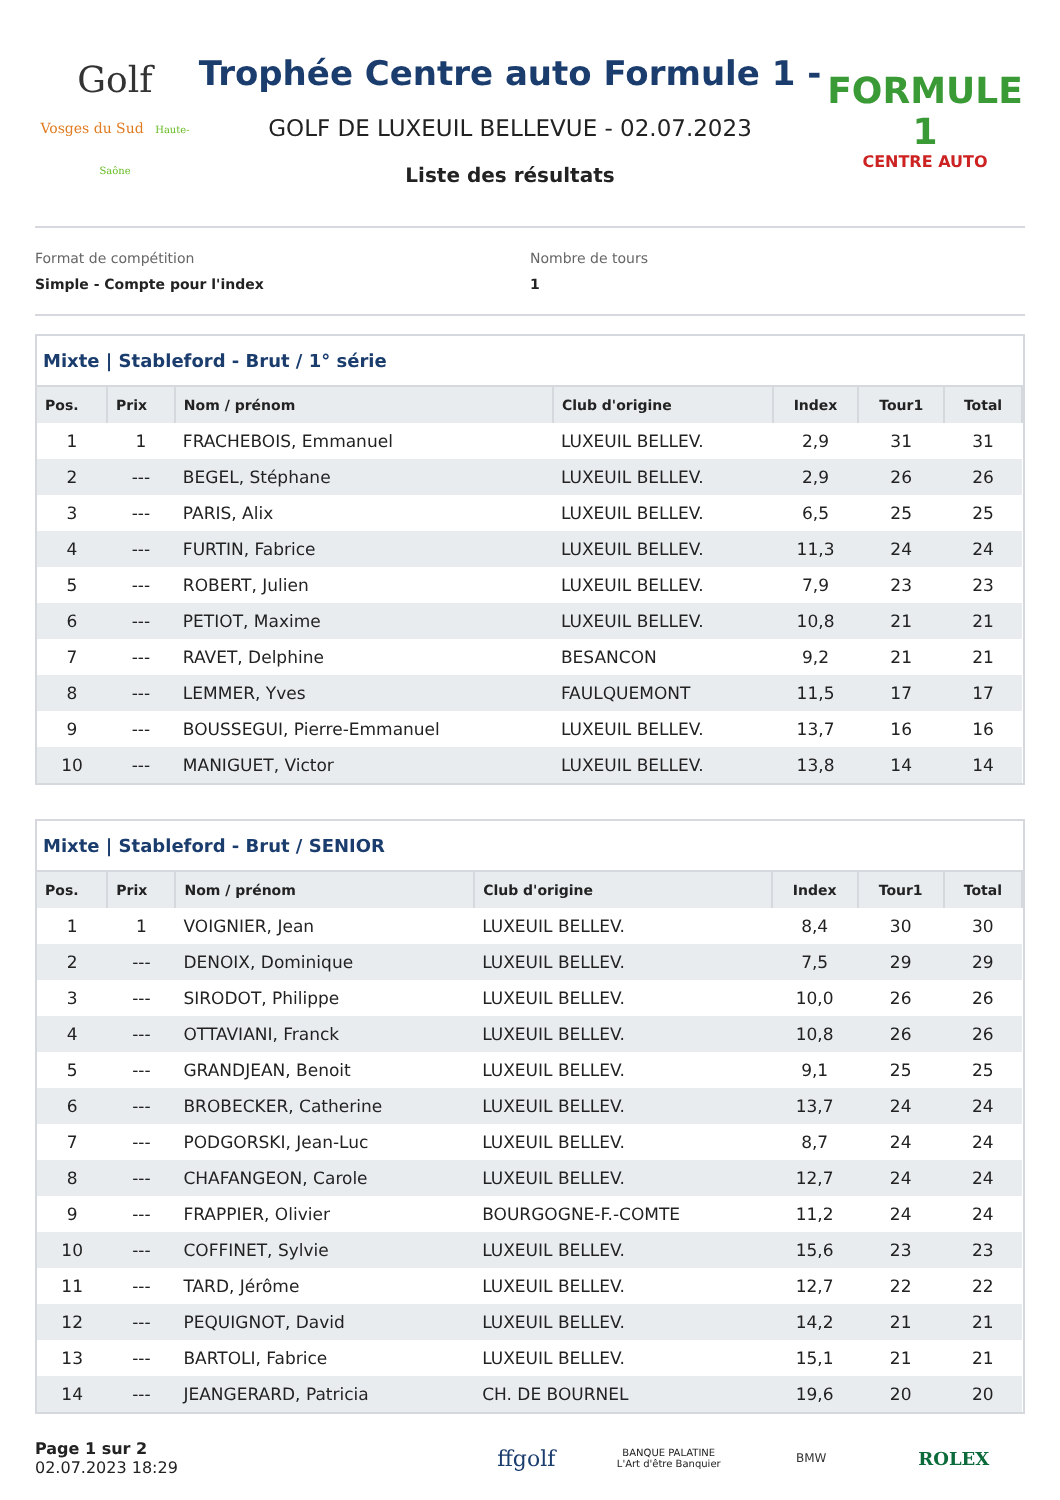Golf
Vosges du Sud Haute-Saône
Trophée Centre auto Formule 1 -
GOLF DE LUXEUIL BELLEVUE - 02.07.2023
Liste des résultats
FORMULE 1
CENTRE AUTO
Format de compétition
Simple - Compte pour l'index
Nombre de tours
1
Mixte | Stableford - Brut / 1° série
| Pos. | Prix | Nom / prénom | Club d'origine | Index | Tour1 | Total |
| --- | --- | --- | --- | --- | --- | --- |
| 1 | 1 | FRACHEBOIS, Emmanuel | LUXEUIL BELLEV. | 2,9 | 31 | 31 |
| 2 | --- | BEGEL, Stéphane | LUXEUIL BELLEV. | 2,9 | 26 | 26 |
| 3 | --- | PARIS, Alix | LUXEUIL BELLEV. | 6,5 | 25 | 25 |
| 4 | --- | FURTIN, Fabrice | LUXEUIL BELLEV. | 11,3 | 24 | 24 |
| 5 | --- | ROBERT, Julien | LUXEUIL BELLEV. | 7,9 | 23 | 23 |
| 6 | --- | PETIOT, Maxime | LUXEUIL BELLEV. | 10,8 | 21 | 21 |
| 7 | --- | RAVET, Delphine | BESANCON | 9,2 | 21 | 21 |
| 8 | --- | LEMMER, Yves | FAULQUEMONT | 11,5 | 17 | 17 |
| 9 | --- | BOUSSEGUI, Pierre-Emmanuel | LUXEUIL BELLEV. | 13,7 | 16 | 16 |
| 10 | --- | MANIGUET, Victor | LUXEUIL BELLEV. | 13,8 | 14 | 14 |
Mixte | Stableford - Brut / SENIOR
| Pos. | Prix | Nom / prénom | Club d'origine | Index | Tour1 | Total |
| --- | --- | --- | --- | --- | --- | --- |
| 1 | 1 | VOIGNIER, Jean | LUXEUIL BELLEV. | 8,4 | 30 | 30 |
| 2 | --- | DENOIX, Dominique | LUXEUIL BELLEV. | 7,5 | 29 | 29 |
| 3 | --- | SIRODOT, Philippe | LUXEUIL BELLEV. | 10,0 | 26 | 26 |
| 4 | --- | OTTAVIANI, Franck | LUXEUIL BELLEV. | 10,8 | 26 | 26 |
| 5 | --- | GRANDJEAN, Benoit | LUXEUIL BELLEV. | 9,1 | 25 | 25 |
| 6 | --- | BROBECKER, Catherine | LUXEUIL BELLEV. | 13,7 | 24 | 24 |
| 7 | --- | PODGORSKI, Jean-Luc | LUXEUIL BELLEV. | 8,7 | 24 | 24 |
| 8 | --- | CHAFANGEON, Carole | LUXEUIL BELLEV. | 12,7 | 24 | 24 |
| 9 | --- | FRAPPIER, Olivier | BOURGOGNE-F.-COMTE | 11,2 | 24 | 24 |
| 10 | --- | COFFINET, Sylvie | LUXEUIL BELLEV. | 15,6 | 23 | 23 |
| 11 | --- | TARD, Jérôme | LUXEUIL BELLEV. | 12,7 | 22 | 22 |
| 12 | --- | PEQUIGNOT, David | LUXEUIL BELLEV. | 14,2 | 21 | 21 |
| 13 | --- | BARTOLI, Fabrice | LUXEUIL BELLEV. | 15,1 | 21 | 21 |
| 14 | --- | JEANGERARD, Patricia | CH. DE BOURNEL | 19,6 | 20 | 20 |
Page 1 sur 2
02.07.2023 18:29
ffgolf
BANQUE PALATINE
L'Art d'être Banquier
BMW
ROLEX